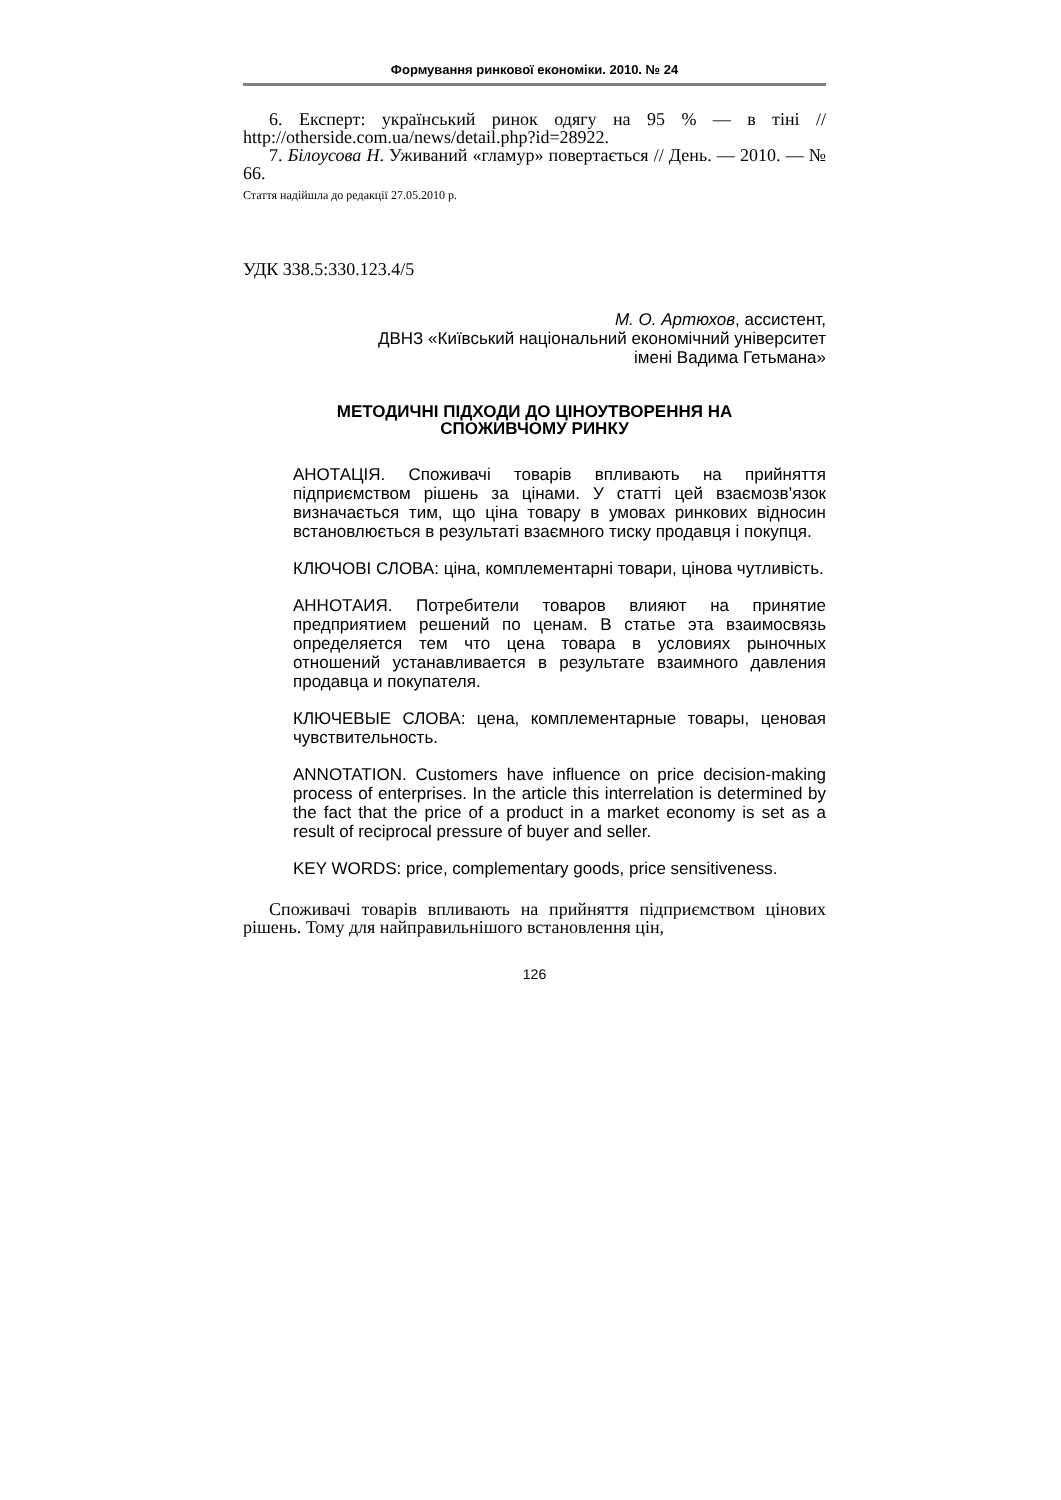Формування ринкової економіки. 2010. № 24
6. Експерт: український ринок одягу на 95 % — в тіні // http://otherside.com.ua/news/detail.php?id=28922.
7. Білоусова Н. Уживаний «гламур» повертається // День. — 2010. — № 66.
Стаття надійшла до редакції 27.05.2010 р.
УДК 338.5:330.123.4/5
М. О. Артюхов, ассистент,
ДВНЗ «Київський національний економічний університет
імені Вадима Гетьмана»
МЕТОДИЧНІ ПІДХОДИ ДО ЦІНОУТВОРЕННЯ НА
СПОЖИВЧОМУ РИНКУ
АНОТАЦІЯ. Споживачі товарів впливають на прийняття підприємством рішень за цінами. У статті цей взаємозв’язок визначається тим, що ціна товару в умовах ринкових відносин встановлюється в результаті взаємного тиску продавця і покупця.
КЛЮЧОВІ СЛОВА: ціна, комплементарні товари, цінова чутливість.
АННОТАИЯ. Потребители товаров влияют на принятие предприятием решений по ценам. В статье эта взаимосвязь определяется тем что цена товара в условиях рыночных отношений устанавливается в результате взаимного давления продавца и покупателя.
КЛЮЧЕВЫЕ СЛОВА: цена, комплементарные товары, ценовая чувствительность.
ANNOTATION. Customers have influence on price decision-making process of enterprises. In the article this interrelation is determined by the fact that the price of a product in a market economy is set as a result of reciprocal pressure of buyer and seller.
KEY WORDS: price, complementary goods, price sensitiveness.
Споживачі товарів впливають на прийняття підприємством цінових рішень. Тому для найправильнішого встановлення цін,
126